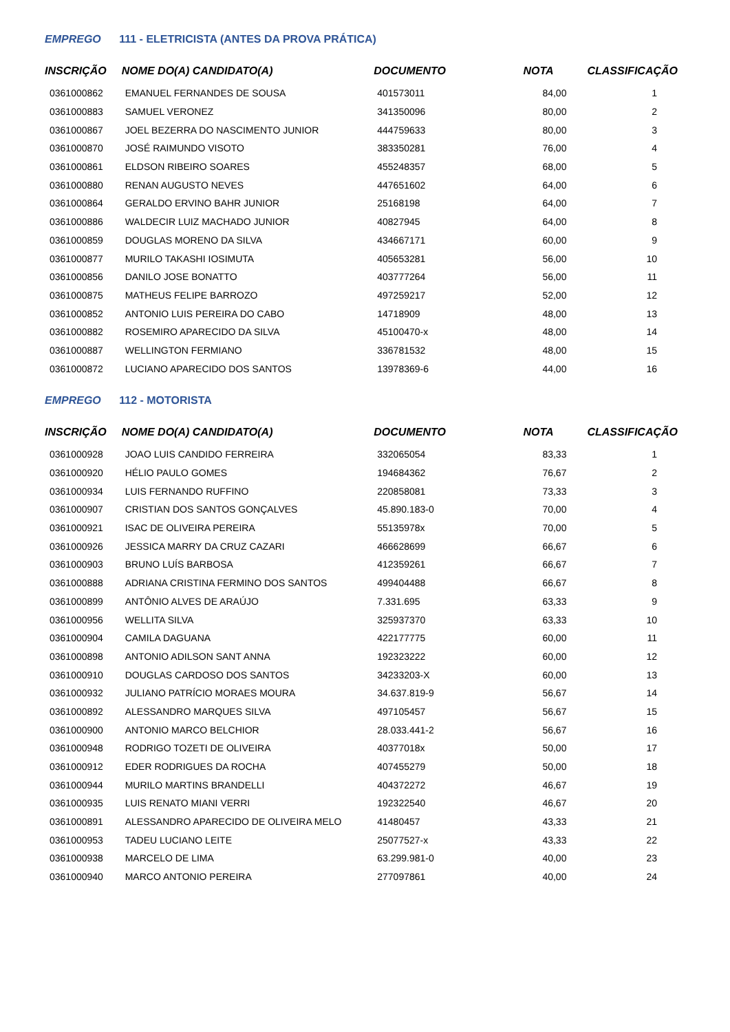EMPREGO 111 - ELETRICISTA (ANTES DA PROVA PRÁTICA)
| INSCRIÇÃO | NOME DO(A) CANDIDATO(A) | DOCUMENTO | NOTA | CLASSIFICAÇÃO |
| --- | --- | --- | --- | --- |
| 0361000862 | EMANUEL FERNANDES DE SOUSA | 401573011 | 84,00 | 1 |
| 0361000883 | SAMUEL VERONEZ | 341350096 | 80,00 | 2 |
| 0361000867 | JOEL BEZERRA DO NASCIMENTO JUNIOR | 444759633 | 80,00 | 3 |
| 0361000870 | JOSÉ RAIMUNDO VISOTO | 383350281 | 76,00 | 4 |
| 0361000861 | ELDSON RIBEIRO SOARES | 455248357 | 68,00 | 5 |
| 0361000880 | RENAN AUGUSTO NEVES | 447651602 | 64,00 | 6 |
| 0361000864 | GERALDO ERVINO BAHR JUNIOR | 25168198 | 64,00 | 7 |
| 0361000886 | WALDECIR LUIZ MACHADO JUNIOR | 40827945 | 64,00 | 8 |
| 0361000859 | DOUGLAS MORENO DA SILVA | 434667171 | 60,00 | 9 |
| 0361000877 | MURILO TAKASHI IOSIMUTA | 405653281 | 56,00 | 10 |
| 0361000856 | DANILO JOSE BONATTO | 403777264 | 56,00 | 11 |
| 0361000875 | MATHEUS FELIPE BARROZO | 497259217 | 52,00 | 12 |
| 0361000852 | ANTONIO LUIS PEREIRA DO CABO | 14718909 | 48,00 | 13 |
| 0361000882 | ROSEMIRO APARECIDO DA SILVA | 45100470-x | 48,00 | 14 |
| 0361000887 | WELLINGTON FERMIANO | 336781532 | 48,00 | 15 |
| 0361000872 | LUCIANO APARECIDO DOS SANTOS | 13978369-6 | 44,00 | 16 |
EMPREGO 112 - MOTORISTA
| INSCRIÇÃO | NOME DO(A) CANDIDATO(A) | DOCUMENTO | NOTA | CLASSIFICAÇÃO |
| --- | --- | --- | --- | --- |
| 0361000928 | JOAO LUIS CANDIDO FERREIRA | 332065054 | 83,33 | 1 |
| 0361000920 | HÉLIO PAULO GOMES | 194684362 | 76,67 | 2 |
| 0361000934 | LUIS FERNANDO RUFFINO | 220858081 | 73,33 | 3 |
| 0361000907 | CRISTIAN DOS SANTOS GONÇALVES | 45.890.183-0 | 70,00 | 4 |
| 0361000921 | ISAC DE OLIVEIRA PEREIRA | 55135978x | 70,00 | 5 |
| 0361000926 | JESSICA MARRY DA CRUZ CAZARI | 466628699 | 66,67 | 6 |
| 0361000903 | BRUNO LUÍS BARBOSA | 412359261 | 66,67 | 7 |
| 0361000888 | ADRIANA CRISTINA FERMINO DOS SANTOS | 499404488 | 66,67 | 8 |
| 0361000899 | ANTÔNIO ALVES DE ARAÚJO | 7.331.695 | 63,33 | 9 |
| 0361000956 | WELLITA SILVA | 325937370 | 63,33 | 10 |
| 0361000904 | CAMILA DAGUANA | 422177775 | 60,00 | 11 |
| 0361000898 | ANTONIO ADILSON SANT ANNA | 192323222 | 60,00 | 12 |
| 0361000910 | DOUGLAS CARDOSO DOS SANTOS | 34233203-X | 60,00 | 13 |
| 0361000932 | JULIANO PATRÍCIO MORAES MOURA | 34.637.819-9 | 56,67 | 14 |
| 0361000892 | ALESSANDRO MARQUES SILVA | 497105457 | 56,67 | 15 |
| 0361000900 | ANTONIO MARCO BELCHIOR | 28.033.441-2 | 56,67 | 16 |
| 0361000948 | RODRIGO TOZETI DE OLIVEIRA | 40377018x | 50,00 | 17 |
| 0361000912 | EDER RODRIGUES DA ROCHA | 407455279 | 50,00 | 18 |
| 0361000944 | MURILO MARTINS BRANDELLI | 404372272 | 46,67 | 19 |
| 0361000935 | LUIS RENATO MIANI VERRI | 192322540 | 46,67 | 20 |
| 0361000891 | ALESSANDRO APARECIDO DE OLIVEIRA MELO | 41480457 | 43,33 | 21 |
| 0361000953 | TADEU LUCIANO LEITE | 25077527-x | 43,33 | 22 |
| 0361000938 | MARCELO DE LIMA | 63.299.981-0 | 40,00 | 23 |
| 0361000940 | MARCO ANTONIO PEREIRA | 277097861 | 40,00 | 24 |